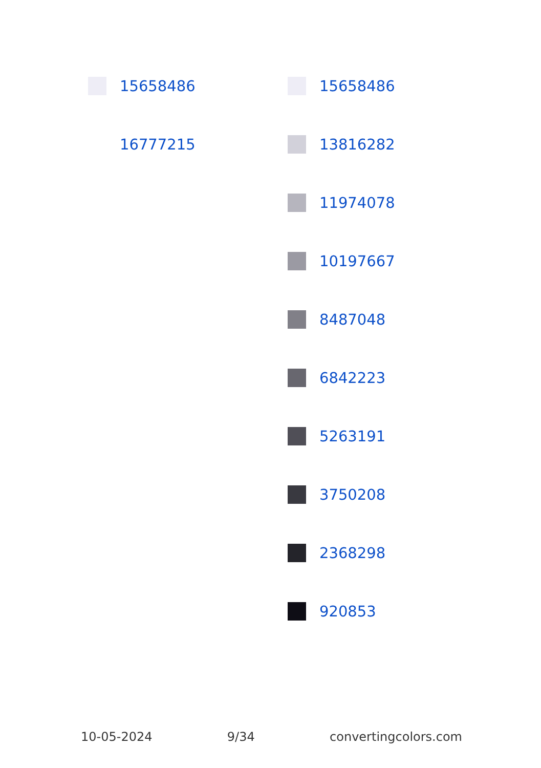15658486
16777215
15658486
13816282
11974078
10197667
8487048
6842223
5263191
3750208
2368298
920853
10-05-2024 9/34 convertingcolors.com